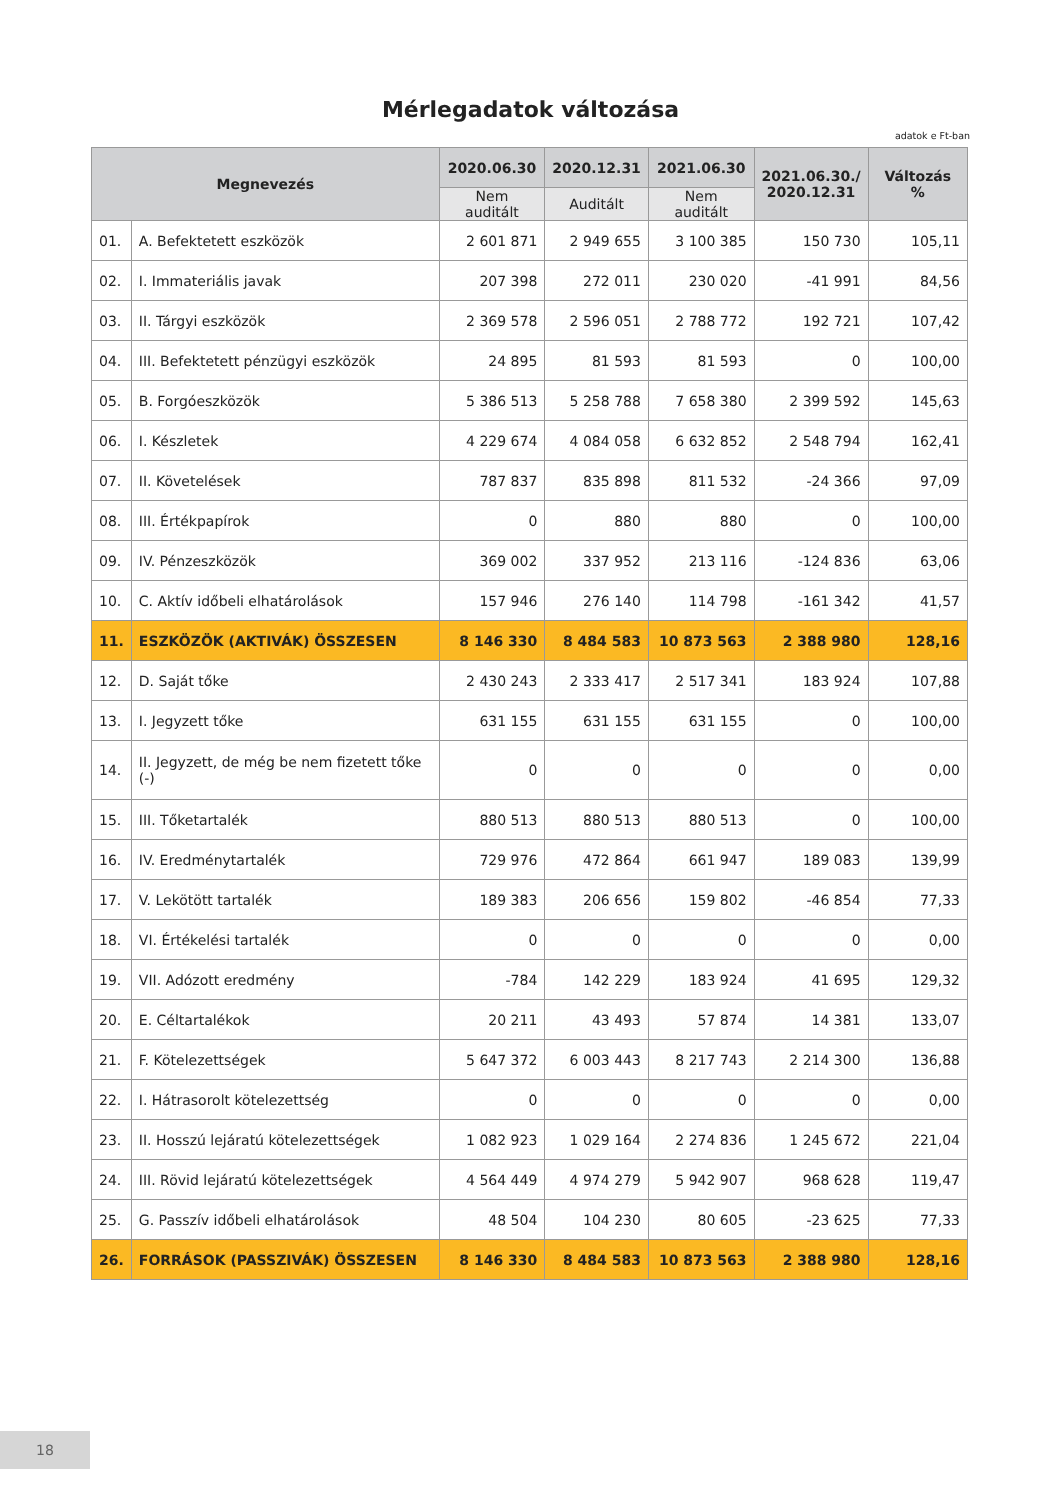Mérlegadatok változása
adatok e Ft-ban
| Megnevezés | | 2020.06.30 | 2020.12.31 | 2021.06.30 | 2021.06.30./ 2020.12.31 | Változás % |
| --- | --- | --- | --- | --- | --- | --- |
| | | Nem auditált | Auditált | Nem auditált | | |
| 01. | A. Befektetett eszközök | 2 601 871 | 2 949 655 | 3 100 385 | 150 730 | 105,11 |
| 02. | I. Immateriális javak | 207 398 | 272 011 | 230 020 | -41 991 | 84,56 |
| 03. | II. Tárgyi eszközök | 2 369 578 | 2 596 051 | 2 788 772 | 192 721 | 107,42 |
| 04. | III. Befektetett pénzügyi eszközök | 24 895 | 81 593 | 81 593 | 0 | 100,00 |
| 05. | B. Forgóeszközök | 5 386 513 | 5 258 788 | 7 658 380 | 2 399 592 | 145,63 |
| 06. | I. Készletek | 4 229 674 | 4 084 058 | 6 632 852 | 2 548 794 | 162,41 |
| 07. | II. Követelések | 787 837 | 835 898 | 811 532 | -24 366 | 97,09 |
| 08. | III. Értékpapírok | 0 | 880 | 880 | 0 | 100,00 |
| 09. | IV. Pénzeszközök | 369 002 | 337 952 | 213 116 | -124 836 | 63,06 |
| 10. | C. Aktív időbeli elhatárolások | 157 946 | 276 140 | 114 798 | -161 342 | 41,57 |
| 11. | ESZKÖZÖK (AKTIVÁK) ÖSSZESEN | 8 146 330 | 8 484 583 | 10 873 563 | 2 388 980 | 128,16 |
| 12. | D. Saját tőke | 2 430 243 | 2 333 417 | 2 517 341 | 183 924 | 107,88 |
| 13. | I. Jegyzett tőke | 631 155 | 631 155 | 631 155 | 0 | 100,00 |
| 14. | II. Jegyzett, de még be nem fizetett tőke (-) | 0 | 0 | 0 | 0 | 0,00 |
| 15. | III. Tőketartalék | 880 513 | 880 513 | 880 513 | 0 | 100,00 |
| 16. | IV. Eredménytartalék | 729 976 | 472 864 | 661 947 | 189 083 | 139,99 |
| 17. | V. Lekötött tartalék | 189 383 | 206 656 | 159 802 | -46 854 | 77,33 |
| 18. | VI. Értékelési tartalék | 0 | 0 | 0 | 0 | 0,00 |
| 19. | VII. Adózott eredmény | -784 | 142 229 | 183 924 | 41 695 | 129,32 |
| 20. | E. Céltartalékok | 20 211 | 43 493 | 57 874 | 14 381 | 133,07 |
| 21. | F. Kötelezettségek | 5 647 372 | 6 003 443 | 8 217 743 | 2 214 300 | 136,88 |
| 22. | I. Hátrasorolt kötelezettség | 0 | 0 | 0 | 0 | 0,00 |
| 23. | II. Hosszú lejáratú kötelezettségek | 1 082 923 | 1 029 164 | 2 274 836 | 1 245 672 | 221,04 |
| 24. | III. Rövid lejáratú kötelezettségek | 4 564 449 | 4 974 279 | 5 942 907 | 968 628 | 119,47 |
| 25. | G. Passzív időbeli elhatárolások | 48 504 | 104 230 | 80 605 | -23 625 | 77,33 |
| 26. | FORRÁSOK (PASSZIVÁK) ÖSSZESEN | 8 146 330 | 8 484 583 | 10 873 563 | 2 388 980 | 128,16 |
18